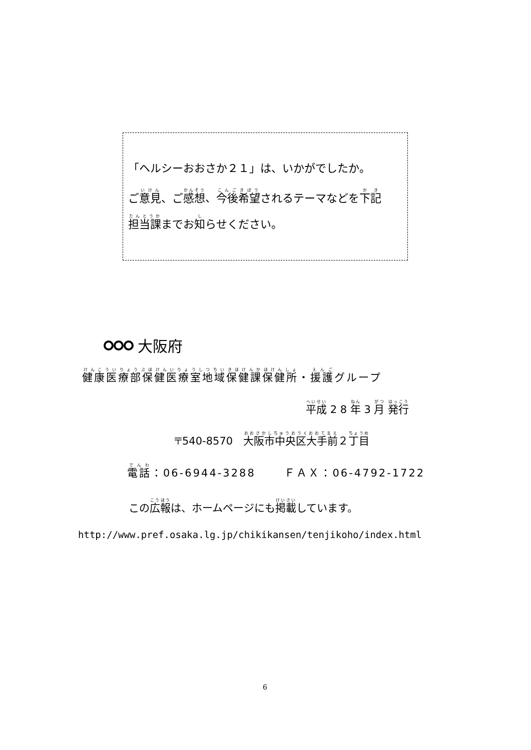「ヘルシーおおさか２１」は、いかがでしたか。
ご意見、ご感想、今後希望されるテーマなどを下記
担当課までお知らせください。
大阪府
健康医療部保健医療室地域保健課保健所・援護グループ
平成 2 8 年 3 月 発行
〒540-8570　大阪市中央区大手前２丁目
電話：06-6944-3288　　 ＦＡＸ：06-4792-1722
この広報は、ホームページにも掲載しています。
http://www.pref.osaka.lg.jp/chikikansen/tenjikoho/index.html
6